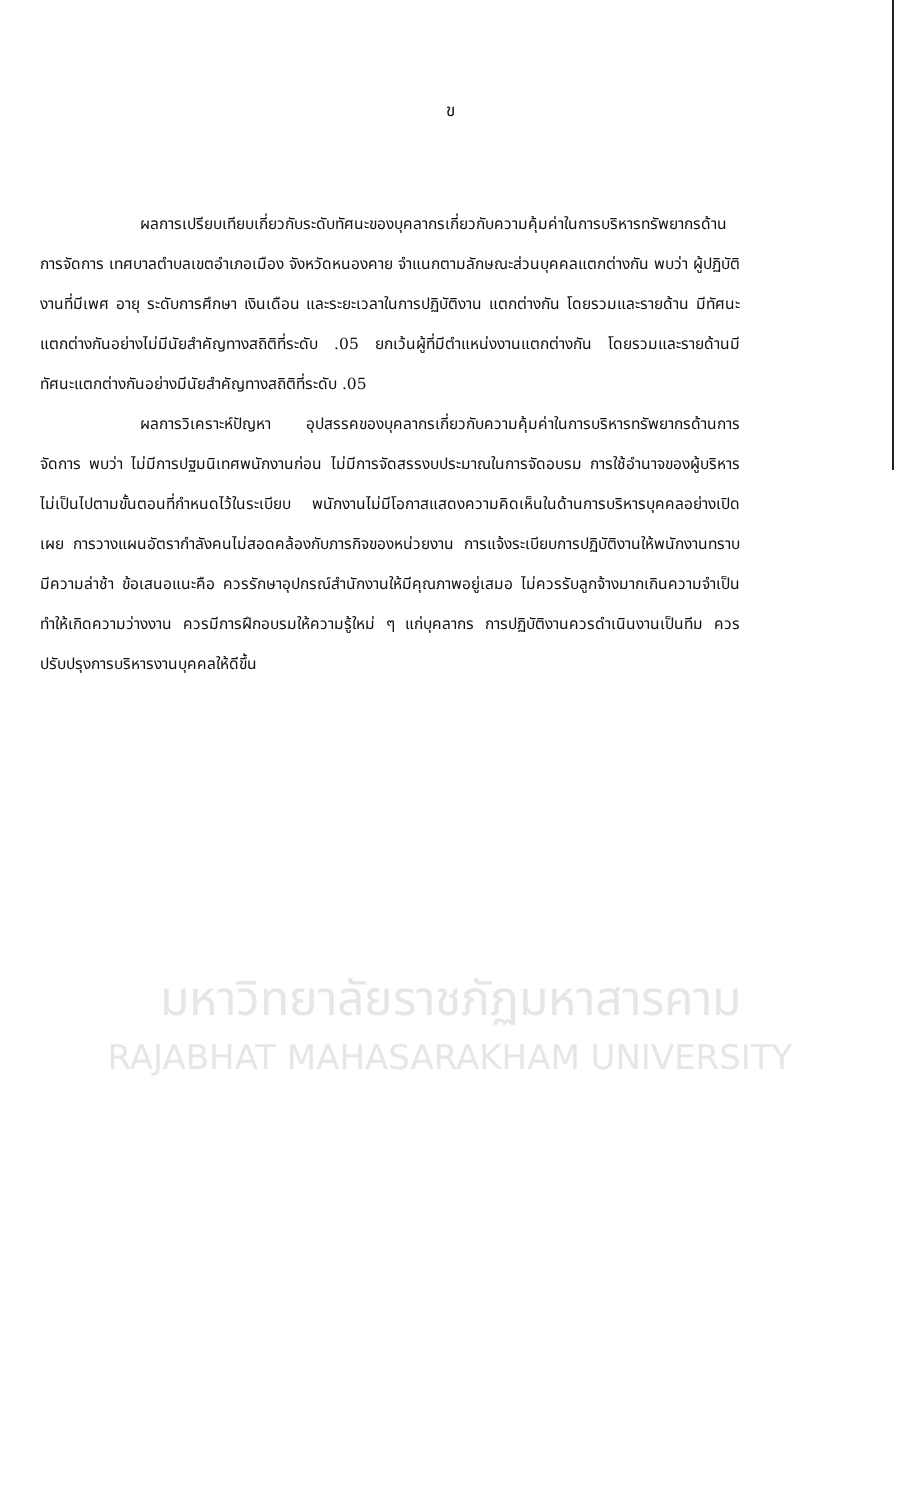ข
ผลการเปรียบเทียบเกี่ยวกับระดับทัศนะของบุคลากรเกี่ยวกับความคุ้มค่าในการบริหารทรัพยากรด้านการจัดการ เทศบาลตำบลเขตอำเภอเมือง จังหวัดหนองคาย จำแนกตามลักษณะส่วนบุคคลแตกต่างกัน พบว่า ผู้ปฏิบัติงานที่มีเพศ อายุ ระดับการศึกษา เงินเดือน และระยะเวลาในการปฏิบัติงาน แตกต่างกัน โดยรวมและรายด้าน มีทัศนะแตกต่างกันอย่างไม่มีนัยสำคัญทางสถิติที่ระดับ .05 ยกเว้นผู้ที่มีตำแหน่งงานแตกต่างกัน โดยรวมและรายด้านมีทัศนะแตกต่างกันอย่างมีนัยสำคัญทางสถิติที่ระดับ .05
ผลการวิเคราะห์ปัญหา อุปสรรคของบุคลากรเกี่ยวกับความคุ้มค่าในการบริหารทรัพยากรด้านการจัดการ พบว่า ไม่มีการปฐมนิเทศพนักงานก่อน ไม่มีการจัดสรรงบประมาณในการจัดอบรม การใช้อำนาจของผู้บริหาร ไม่เป็นไปตามขั้นตอนที่กำหนดไว้ในระเบียบ พนักงานไม่มีโอกาสแสดงความคิดเห็นในด้านการบริหารบุคคลอย่างเปิดเผย การวางแผนอัตรากำลังคนไม่สอดคล้องกับภารกิจของหน่วยงาน การแจ้งระเบียบการปฏิบัติงานให้พนักงานทราบมีความล่าช้า ข้อเสนอแนะคือ ควรรักษาอุปกรณ์สำนักงานให้มีคุณภาพอยู่เสมอ ไม่ควรรับลูกจ้างมากเกินความจำเป็นทำให้เกิดความว่างงาน ควรมีการฝึกอบรมให้ความรู้ใหม่ ๆ แก่บุคลากร การปฏิบัติงานควรดำเนินงานเป็นทีม ควรปรับปรุงการบริหารงานบุคคลให้ดีขึ้น
มหาวิทยาลัยราชภัฏมหาสารคาม
RAJABHAT MAHASARAKHAM UNIVERSITY